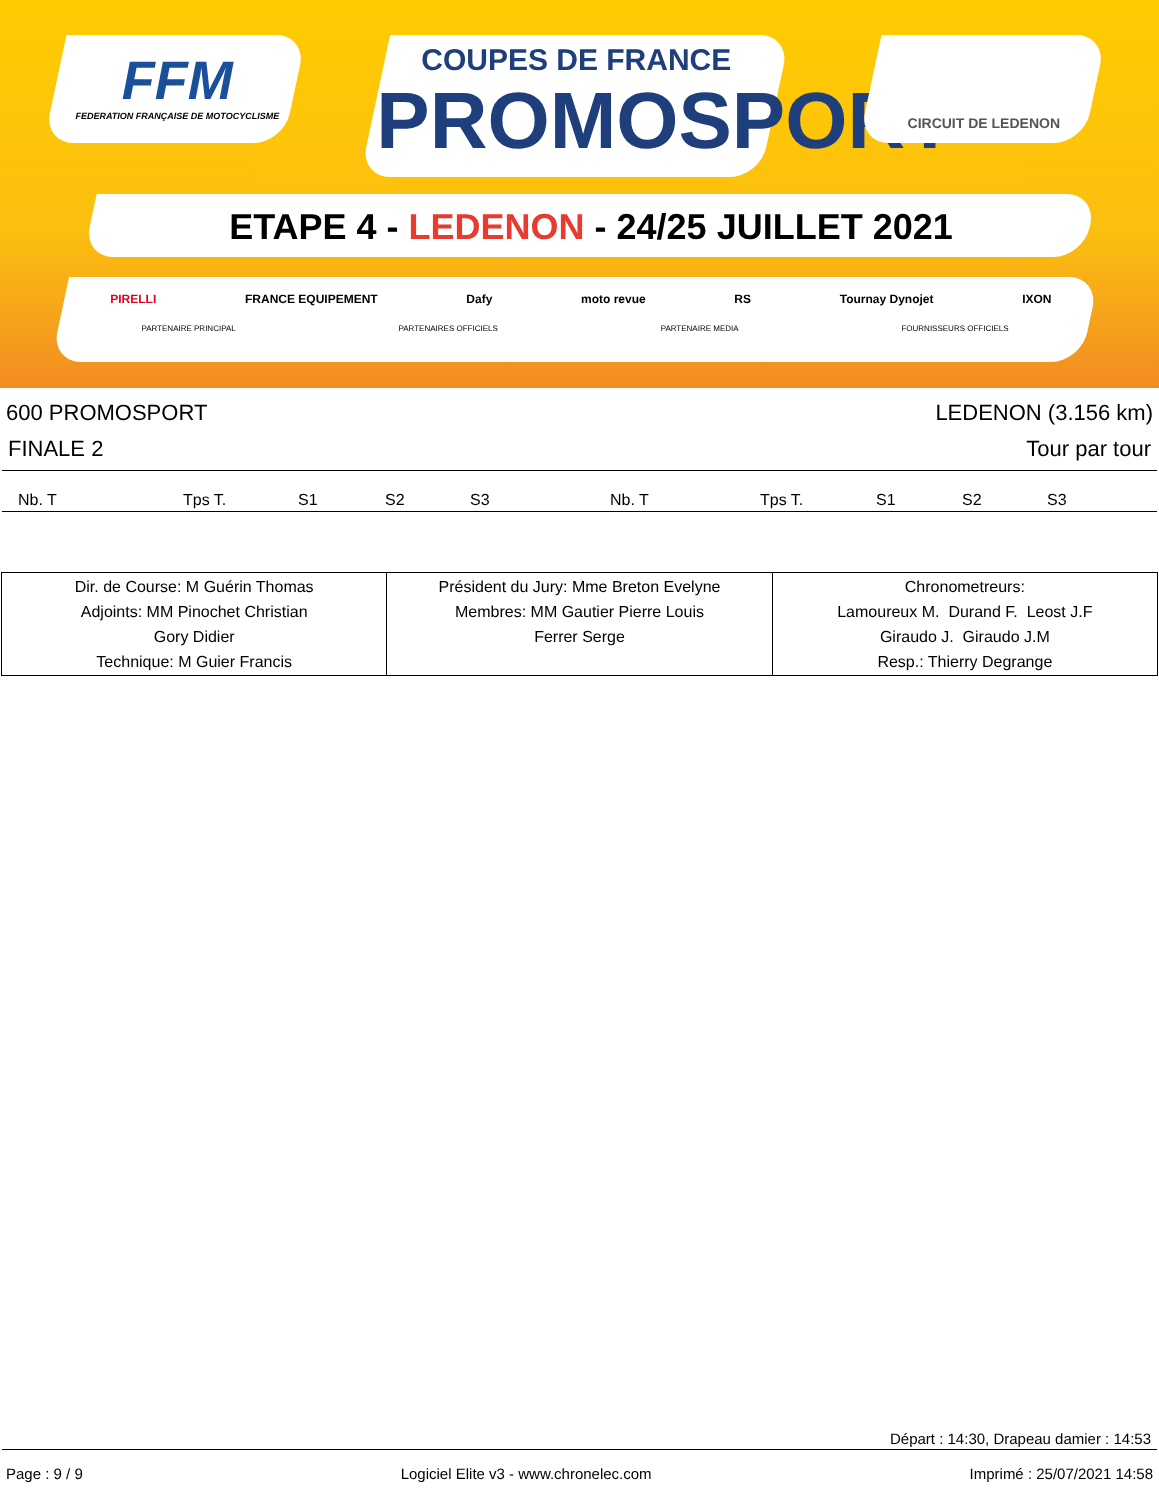FFM
FEDERATION FRANÇAISE DE MOTOCYCLISME
COUPES DE FRANCE
PROMOSPORT
CIRCUIT DE LEDENON
ETAPE 4 - LEDENON - 24/25 JUILLET 2021
PIRELLI FRANCE EQUIPEMENT Dafy moto revue RS Tournay Dynojet IXON
PARTENAIRE PRINCIPAL PARTENAIRES OFFICIELS PARTENAIRE MEDIA FOURNISSEURS OFFICIELS
600 PROMOSPORT LEDENON (3.156 km)
FINALE 2 Tour par tour
Nb. T Tps T. S1 S2 S3 Nb. T Tps T. S1 S2 S3
| Dir. de Course: M Guérin Thomas Adjoints: MM Pinochet Christian Gory Didier Technique: M Guier Francis | Président du Jury: Mme Breton Evelyne Membres: MM Gautier Pierre Louis Ferrer Serge | Chronometreurs: Lamoureux M. Durand F. Leost J.F Giraudo J. Giraudo J.M Resp.: Thierry Degrange |
Départ : 14:30, Drapeau damier : 14:53
Page : 9 / 9 Logiciel Elite v3 - www.chronelec.com Imprimé : 25/07/2021 14:58